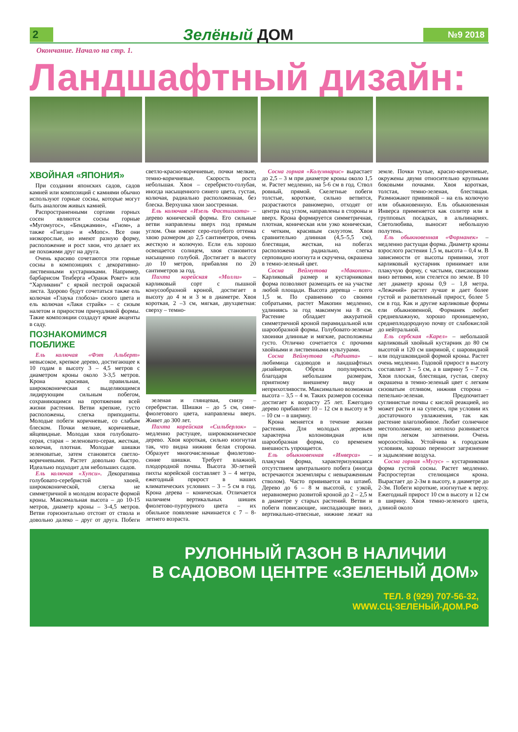2 Зелёный ДОМ №9 2018
Окончание. Начало на стр. 1.
Ландшафтный дизайн:
ХВОЙНАЯ «ЯПОНИЯ»
При создании японских садов, садов камней или композиций с камнями обычно используют горные сосны, которые могут быть аналогом живых камней.
Распространенными сортами горных сосен являются сосны горные «Мугомугос», «Бенджамин», «Гном», а также «Гнездо» и «Мопс». Все они низкорослые, но имеют разную форму, расположение и рост хвои, что делает их не похожими друг на друга.
Очень красиво сочетаются эти горные сосны в композициях с декоративно-лиственными кустарниками. Например, барбарисом Тенберга «Оранж Рокет» или “Харликвин” с яркой пестрой окраской листа. Здорово будут сочетаться также ель колючая «Глаука глобоза» сизого цвета и ель колючая «Лаки страйк» – с сизым налетом и приростом причудливой формы. Такие композиции создадут яркие акценты в саду.
ПОЗНАКОМИМСЯ ПОБЛИЖЕ
Ель колючая «Фэт Альберт» невысокое, крепкое дерево, достигающее к 10 годам в высоту 3 – 4,5 метров с диаметром кроны около 3-3,5 метров. Крона красивая, правильная, ширококоническая с выделяющимся лидирующим сильным побегом, сохраняющимся на протяжении всей жизни растения. Ветви крепкие, густо расположены, слегка приподняты. Молодые побеги коричневые, со слабым блеском. Почки мелкие, коричневые, яйцевидные. Молодая хвоя голубовато-серая, старая – зеленовато-серая, жесткая, колючая, плотная. Молодые шишки зеленоватые, затем становятся светло-коричневыми. Растет довольно быстро. Идеально подходит для небольших садов.
Ель колючая «Хупси». Декоративна голубовато-серебристой хвоей, ширококонической, слегка не симметричной в молодом возрасте формой кроны. Максимальная высота – до 10-15 метров, диаметр кроны – 3-4,5 метров. Ветви горизонтально отстоят от ствола и довольно далеко – друг от друга. Побеги светло-красно-коричневые, почки мелкие, темно-коричневые. Скорость роста небольшая. Хвоя – серебристо-голубая, иногда насыщенного синего цвета, густая, колючая, радиально расположенная, без блеска. Верхушка хвои заостренная.
Ель колючая «Изель Фастигиата» – дерево конической формы. Его сильные ветви направлены вверх под прямым углом. Они имеют серо-голубого оттенка хвою размером до 2,5 сантиметров, очень жесткую и колючую. Если ель хорошо освещается солнцем, хвоя становится насыщенно голубой. Достигает в высоту до 10 метров, прибавляя по 20 сантиметров за год.
Пихта корейская «Молли» – карликовый сорт с пышной конусообразной кроной, достигает в высоту до 4 м и 3 м в диаметре. Хвоя короткая, 2 –3 см, мягкая, двухцветная: сверху – темно-
зеленая и глянцевая, снизу – серебристая. Шишки – до 5 см, сине-фиолетового цвета, направлены вверх. Живет до 300 лет.
Пихта корейская «Сильберлок» – медленно растущее, ширококоническое дерево. Хвоя короткая, сильно изогнутая так, что видна нижняя белая сторона. Образует многочисленные фиолетово-синие шишки. Требует влажной, плодородной почвы. Высота 30-летней пихты корейской составляет 3 – 4 метра, ежегодный прирост в наших климатических условиях – 3 – 5 см в год. Крона дерева – коническая. Отличается наличием вертикальных шишек фиолетово-пурпурного цвета – их обильное появление начинается с 7 – 8-летнего возраста.
Сосна горная «Колумнарис» вырастает до 2,5 – 3 м при диаметре кроны около 1,5 м. Растет медленно, на 5-6 см в год. Ствол ровный, прямой. Скелетные побеги толстые, короткие, сильно ветвятся, разрастаются равномерно, отходят от центра под углом, направлены в стороны и вверх. Крона формируется симметричная, плотная, коническая или узко коническая, с четким, красивым силуэтом. Хвоя сравнительно длинная (4,5–5,5 см), блестящая, жесткая, на побегах расположена радиально, слегка серповидно изогнута и скручена, окрашена в темно-зеленый цвет.
Сосна Веймутова «Макопин». Карликовый размер и кустарниковая форма позволяют размещать ее на участке любой площади. Высота деревца – всего 1,5 м. По сравнению со своими собратьями, растет Макопин медленно, удлиняясь за год максимум на 8 см. Растение обладает аккуратной симметричной кроной пирамидальной или шарообразной формы. Голубовато-зеленые хвоинки длинные и мягкие, расположены густо. Отлично сочетается с прочими хвойными и лиственными культурами.
Сосна Веймутова «Радиата» – любимица садоводов и ландшафтных дизайнеров. Обрела популярность благодаря небольшим размерам, приятному внешнему виду и неприхотливости. Максимально возможная высота – 3,5 – 4 м. Таких размеров сосенка достигает к возрасту 25 лет. Ежегодно дерево прибавляет 10 – 12 см в высоту и 9 – 10 см – в ширину.
Крона меняется в течение жизни растения. Для молодых деревьев характерна колоновидная или шарообразная форма, со временем внешность упрощается.
Ель обыкновенная «Инверса» – плакучая форма, характеризующаяся отсутствием центрального побега (иногда встречаются экземпляры с невыраженным стволом). Часто прививается на штамб. Дерево до 6 – 8 м высотой, с узкой, неравномерно развитой кроной до 2 – 2,5 м в диаметре у старых растений. Ветви и побеги повисающие, ниспадающие вниз, вертикально-отвесные, нижние лежат на земле. Почки тупые, красно-коричневые, окружены двумя относительно крупными боковыми почками. Хвоя короткая, толстая, темно-зеленая, блестящая. Размножают прививкой – на ель колючую или обыкновенную. Ель обыкновенная Инверса применяется как солитер или в групповых посадках, в альпинариях. Светолюбива, выносит небольшую полутень.
Ель обыкновенная «Форманек» – медленно растущая форма. Диаметр кроны взрослого растения 1,5 м, высота – 0,4 м. В зависимости от высоты прививки, этот карликовый кустарник принимает или плакучую форму, с частыми, свисающими вниз ветвями, или стелется по земле. В 10 лет диаметр кроны 0,9 – 1,8 метра. «Лежачий» растет лучше и дает более густой и разветвленный прирост, более 5 см в год. Как и другие карликовые формы ели обыкновенной, Форманек любит средневлажную, хорошо проницаемую, среднеплодородную почву от слабокислой до нейтральной.
Ель сербская «Карел» – небольшой карликовый хвойный кустарник до 80 см высотой и 120 см шириной, с шаровидной или подушковидной формой кроны. Растет очень медленно. Годовой прирост в высоту составляет 3 – 5 см, а в ширину 5 – 7 см. Хвоя плоская, блестящая, густая, сверху окрашена в темно-зеленый цвет с легким сизоватым отливом, нижняя сторона – пепельно-зеленая. Предпочитает суглинистые почвы с кислой реакцией, но может расти и на супесях, при условии их достаточного увлажнения, так как растение влаголюбивое. Любит солнечное местоположение, но неплохо развивается при легком затенении. Очень морозостойка. Устойчива к городским условиям, хорошо переносит загрязнение и задымление воздуха.
Сосна горная «Мугус» – кустарниковая форма густой сосны. Растет медленно. Распростертая стелющаяся крона. Вырастает до 2-3м в высоту, в диаметре до 2-3м. Побеги короткие, изогнутые к верху. Ежегодный прирост 10 см в высоту и 12 см в ширину. Хвоя темно-зеленого цвета, длиной около
РУЛОННЫЙ ГАЗОН В НАЛИЧИИ
В САДОВОМ ЦЕНТРЕ «ЗЕЛЕНЫЙ ДОМ»
ТЕЛ. 8 (929) 707-56-32,
WWW.СЦ-ЗЕЛЕНЫЙ-ДОМ.РФ